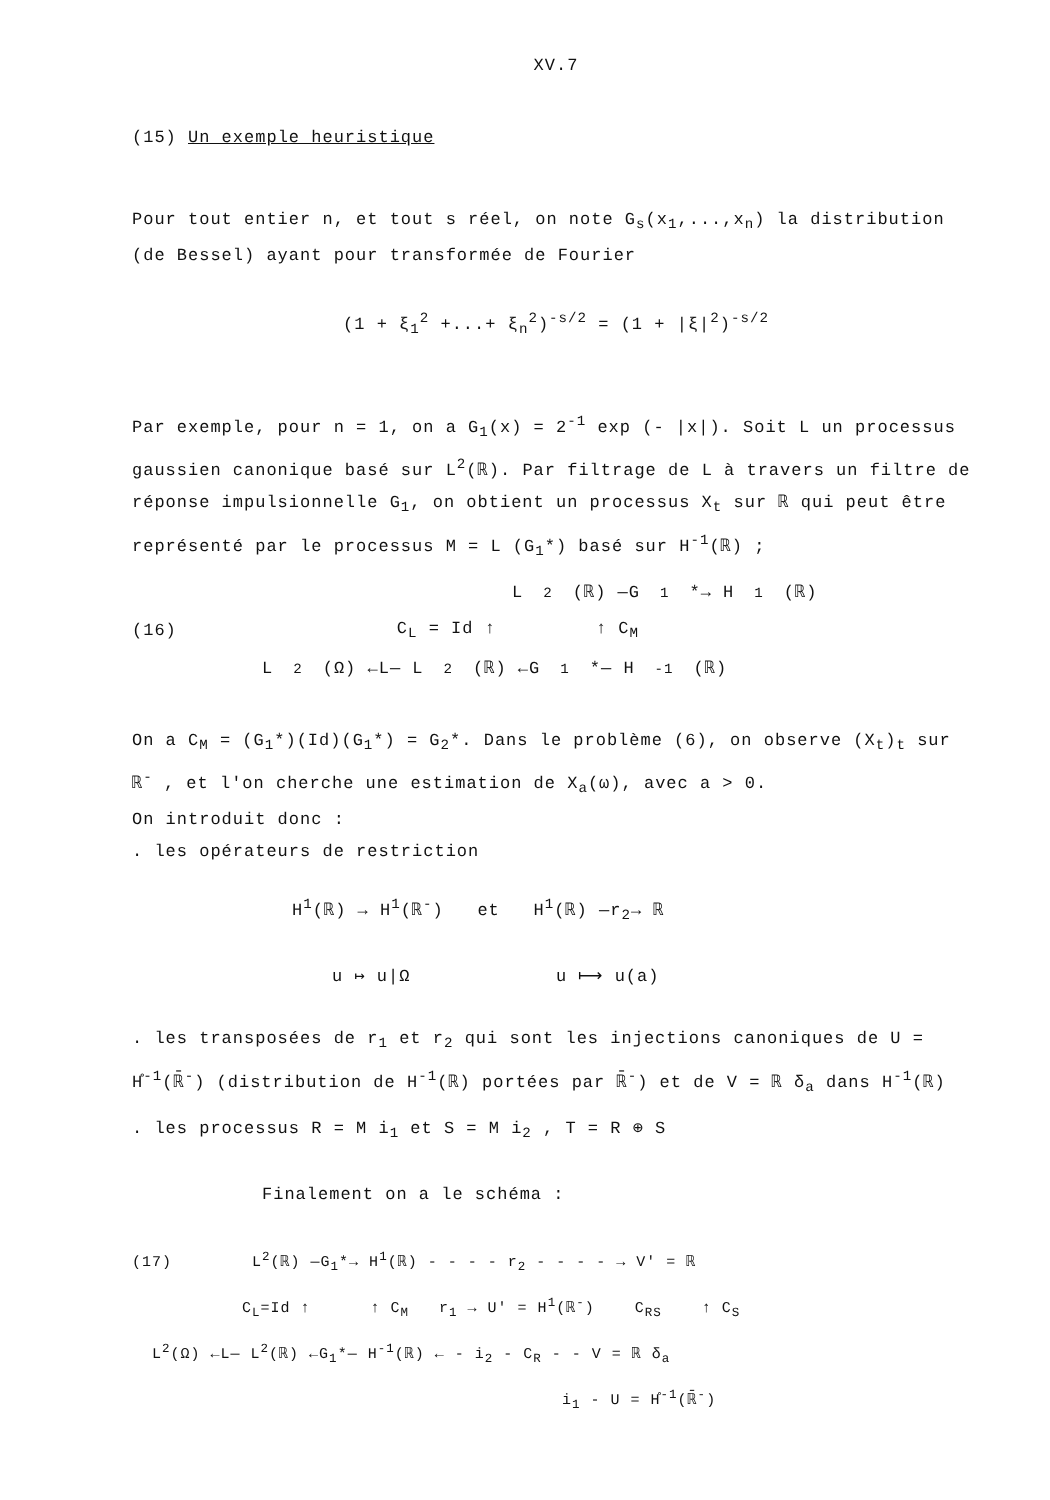XV.7
(15) Un exemple heuristique
Pour tout entier n, et tout s réel, on note G<sub>s</sub>(x<sub>1</sub>,...,x<sub>n</sub>) la distribution (de Bessel) ayant pour transformée de Fourier
(1 + ξ<sub>1</sub><sup>2</sup> +...+ ξ<sub>n</sub><sup>2</sup>)<sup>-s/2</sup> = (1 + |ξ|<sup>2</sup>)<sup>-s/2</sup>
Par exemple, pour n = 1, on a G<sub>1</sub>(x) = 2<sup>-1</sup> exp (- |x|). Soit L un processus gaussien canonique basé sur L<sup>2</sup>(ℝ). Par filtrage de L à travers un filtre de réponse impulsionnelle G<sub>1</sub>, on obtient un processus X<sub>t</sub> sur ℝ qui peut être représenté par le processus M = L (G<sub>1</sub>*) basé sur H<sup>-1</sup>(ℝ) ;
L<sup>2</sup>(ℝ) —G<sub>1</sub>*→ H<sup>1</sup>(ℝ)
(16) C<sub>L</sub> = Id ↑ ↑ C<sub>M</sub>
L<sup>2</sup>(Ω) ←L— L<sup>2</sup>(ℝ) ←G<sub>1</sub>*— H<sup>-1</sup>(ℝ)
On a C<sub>M</sub> = (G<sub>1</sub>*)(Id)(G<sub>1</sub>*) = G<sub>2</sub>*. Dans le problème (6), on observe (X<sub>t</sub>)<sub>t</sub> sur ℝ<sup>-</sup> , et l'on cherche une estimation de X<sub>a</sub>(ω), avec a > 0.
On introduit donc :
. les opérateurs de restriction
H<sup>1</sup>(ℝ) → H<sup>1</sup>(ℝ<sup>-</sup>) et H<sup>1</sup>(ℝ) —r<sub>2</sub>→ ℝ
u ↦ u|Ω u ⟼ u(a)
. les transposées de r<sub>1</sub> et r<sub>2</sub> qui sont les injections canoniques de U = H̊<sup>-1</sup>(ℝ̄<sup>-</sup>) (distribution de H<sup>-1</sup>(ℝ) portées par ℝ̄<sup>-</sup>) et de V = ℝ δ<sub>a</sub> dans H<sup>-1</sup>(ℝ)
. les processus R = M i<sub>1</sub> et S = M i<sub>2</sub> , T = R ⊕ S
Finalement on a le schéma :
(17) L<sup>2</sup>(ℝ) —G<sub>1</sub>*→ H<sup>1</sup>(ℝ) - - - - r<sub>2</sub> - - - - → V' = ℝ
C<sub>L</sub>=Id ↑ ↑ C<sub>M</sub> r<sub>1</sub> → U' = H<sup>1</sup>(ℝ<sup>-</sup>) C<sub>RS</sub> ↑ C<sub>S</sub>
L<sup>2</sup>(Ω) ←L— L<sup>2</sup>(ℝ) ←G<sub>1</sub>*— H<sup>-1</sup>(ℝ) ← - i<sub>2</sub> - C<sub>R</sub> - - V = ℝ δ<sub>a</sub>
i<sub>1</sub> - U = H̊<sup>-1</sup>(ℝ̄<sup>-</sup>)